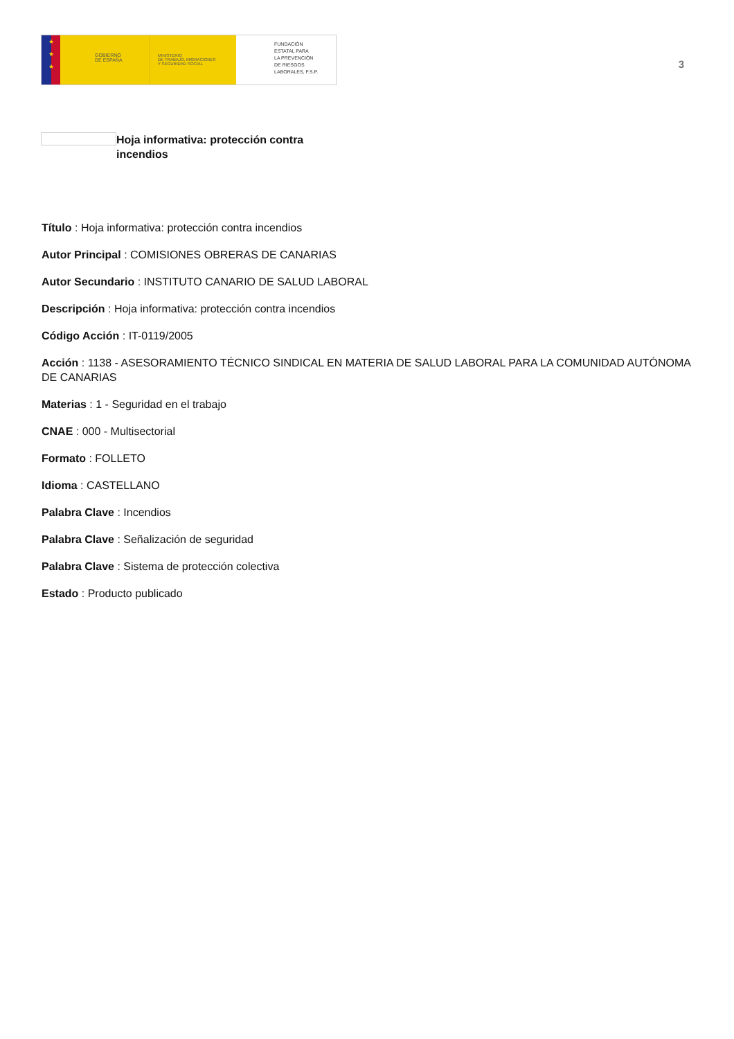★
★
★
GOBIERNO
DE ESPAÑA
MINISTERIO
DE TRABAJO, MIGRACIONES
Y SEGURIDAD SOCIAL
FUNDACIÓN
ESTATAL PARA
LA PREVENCIÓN
DE RIESGOS
LABORALES, F.S.P.
3
Hoja informativa: protección contra incendios
Título : Hoja informativa: protección contra incendios
Autor Principal : COMISIONES OBRERAS DE CANARIAS
Autor Secundario : INSTITUTO CANARIO DE SALUD LABORAL
Descripción : Hoja informativa: protección contra incendios
Código Acción : IT-0119/2005
Acción : 1138 - ASESORAMIENTO TÉCNICO SINDICAL EN MATERIA DE SALUD LABORAL PARA LA COMUNIDAD AUTÓNOMA DE CANARIAS
Materias : 1 - Seguridad en el trabajo
CNAE : 000 - Multisectorial
Formato : FOLLETO
Idioma : CASTELLANO
Palabra Clave : Incendios
Palabra Clave : Señalización de seguridad
Palabra Clave : Sistema de protección colectiva
Estado : Producto publicado